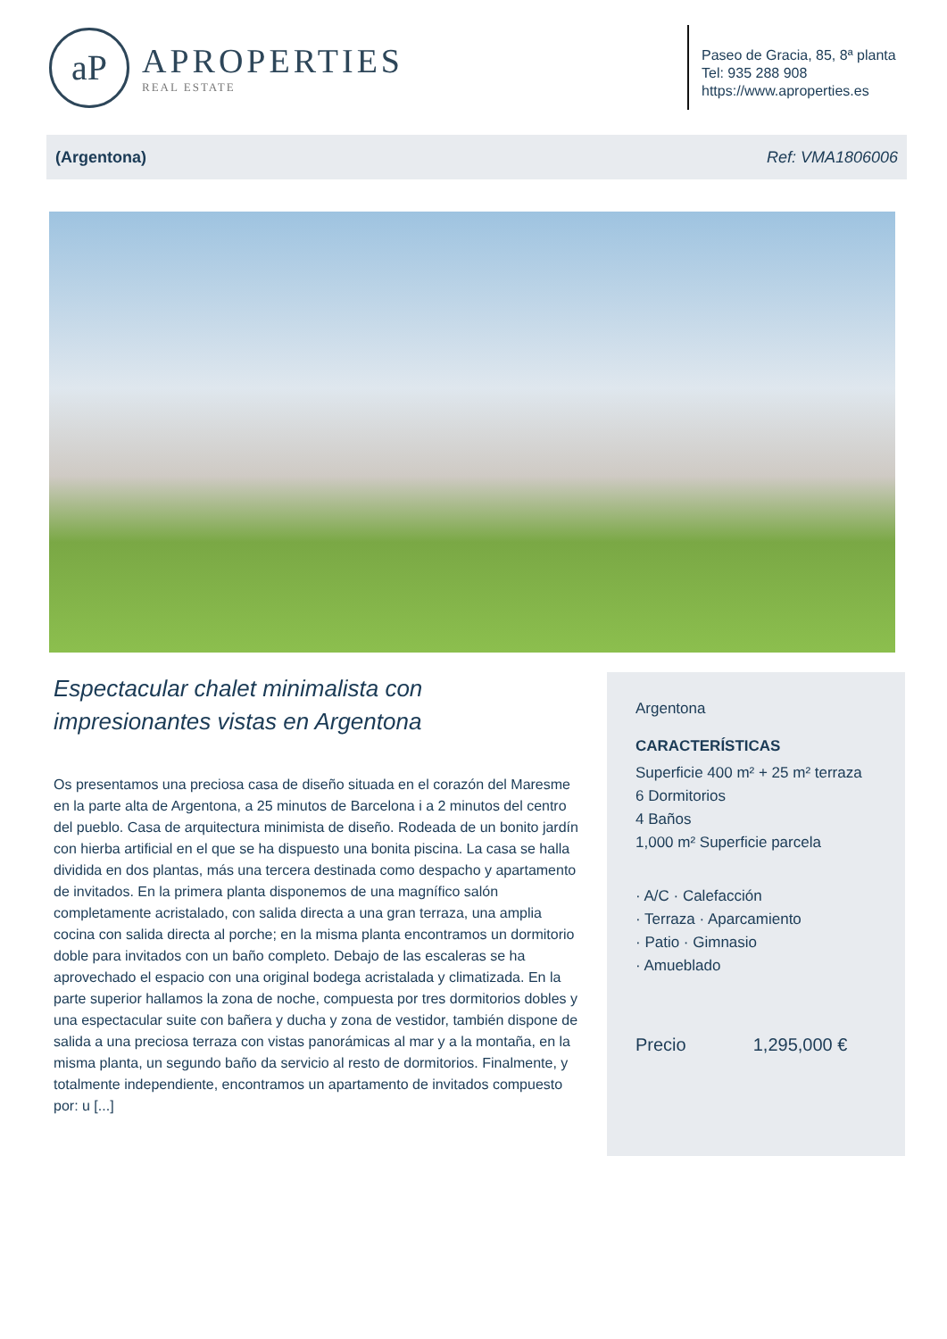aP
APROPERTIES
REAL ESTATE
Paseo de Gracia, 85, 8ª planta
Tel: 935 288 908
https://www.aproperties.es
(Argentona) Ref: VMA1806006
Espectacular chalet minimalista con impresionantes vistas en Argentona
Os presentamos una preciosa casa de diseño situada en el corazón del Maresme en la parte alta de Argentona, a 25 minutos de Barcelona i a 2 minutos del centro del pueblo. Casa de arquitectura minimista de diseño. Rodeada de un bonito jardín con hierba artificial en el que se ha dispuesto una bonita piscina. La casa se halla dividida en dos plantas, más una tercera destinada como despacho y apartamento de invitados. En la primera planta disponemos de una magnífico salón completamente acristalado, con salida directa a una gran terraza, una amplia cocina con salida directa al porche; en la misma planta encontramos un dormitorio doble para invitados con un baño completo. Debajo de las escaleras se ha aprovechado el espacio con una original bodega acristalada y climatizada. En la parte superior hallamos la zona de noche, compuesta por tres dormitorios dobles y una espectacular suite con bañera y ducha y zona de vestidor, también dispone de salida a una preciosa terraza con vistas panorámicas al mar y a la montaña, en la misma planta, un segundo baño da servicio al resto de dormitorios. Finalmente, y totalmente independiente, encontramos un apartamento de invitados compuesto por: u [...]
Argentona
CARACTERÍSTICAS
Superficie 400 m² + 25 m² terraza
6 Dormitorios
4 Baños
1,000 m² Superficie parcela
· A/C · Calefacción
· Terraza · Aparcamiento
· Patio · Gimnasio
· Amueblado
Precio 1,295,000 €